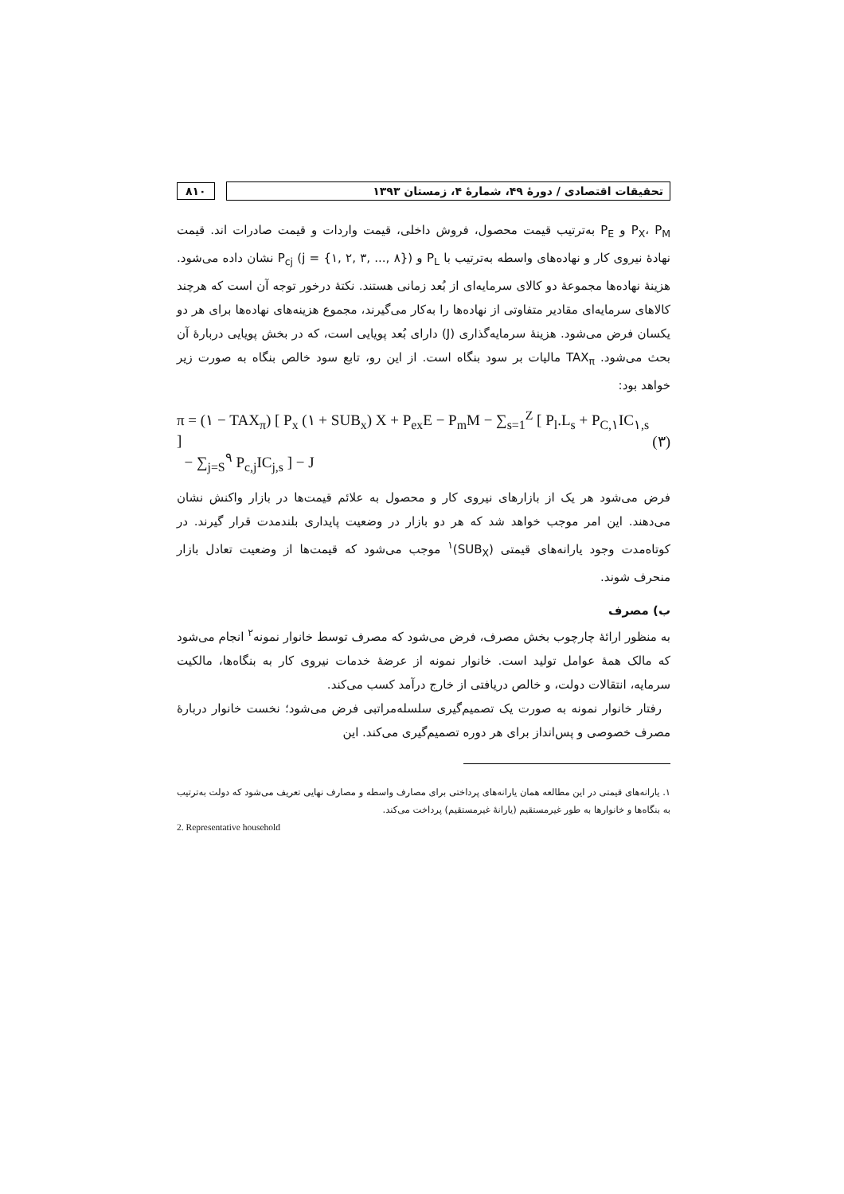تحقیقات اقتصادی / دورهٔ ۴۹، شمارهٔ ۴، زمستان ۱۳۹۳
۸۱۰
P<sub>X</sub>، P<sub>M</sub> و P<sub>E</sub> به‌ترتیب قیمت محصول، فروش داخلی، قیمت واردات و قیمت صادرات اند. قیمت نهادهٔ نیروی کار و نهاده‌های واسطه به‌ترتیب با P<sub>L</sub> و P<sub>cj</sub> (j = {۱, ۲, ۳, ..., ۸}) نشان داده می‌شود. هزینهٔ نهاده‌ها مجموعهٔ دو کالای سرمایه‌ای از بُعد زمانی هستند. نکتهٔ درخور توجه آن است که هرچند کالاهای سرمایه‌ای مقادیر متفاوتی از نهاده‌ها را به‌کار می‌گیرند، مجموع هزینه‌های نهاده‌ها برای هر دو یکسان فرض می‌شود. هزینهٔ سرمایه‌گذاری (J) دارای بُعد پویایی است، که در بخش پویایی دربارهٔ آن بحث می‌شود. TAX<sub>π</sub> مالیات بر سود بنگاه است. از این رو، تابع سود خالص بنگاه به صورت زیر خواهد بود:
π = (۱ − TAX<sub>π</sub>) [ P<sub>x</sub> (۱ + SUB<sub>x</sub>) X + P<sub>ex</sub>E − P<sub>m</sub>M − ∑<sub>s=1</sub><sup>Z</sup> [ P<sub>l</sub>.L<sub>s</sub> + P<sub>C,۱</sub>IC<sub>۱,s</sub> ]
− ∑<sub>j=S</sub><sup>۹</sup> P<sub>c,j</sub>IC<sub>j,s</sub> ] − J
(۳)
فرض می‌شود هر یک از بازارهای نیروی کار و محصول به علائم قیمت‌ها در بازار واکنش نشان می‌دهند. این امر موجب خواهد شد که هر دو بازار در وضعیت پایداری بلندمدت قرار گیرند. در کوتاه‌مدت وجود یارانه‌های قیمتی (SUB<sub>X</sub>)<sup>۱</sup> موجب می‌شود که قیمت‌ها از وضعیت تعادل بازار منحرف شوند.
ب) مصرف
به منظور ارائهٔ چارچوب بخش مصرف، فرض می‌شود که مصرف توسط خانوار نمونه<sup>۲</sup> انجام می‌شود که مالک همهٔ عوامل تولید است. خانوار نمونه از عرضهٔ خدمات نیروی کار به بنگاه‌ها، مالکیت سرمایه، انتقالات دولت، و خالص دریافتی از خارج درآمد کسب می‌کند.
رفتار خانوار نمونه به صورت یک تصمیم‌گیری سلسله‌مراتبی فرض می‌شود؛ نخست خانوار دربارهٔ مصرف خصوصی و پس‌انداز برای هر دوره تصمیم‌گیری می‌کند. این
۱. یارانه‌های قیمتی در این مطالعه همان یارانه‌های پرداختی برای مصارف واسطه و مصارف نهایی تعریف می‌شود که دولت به‌ترتیب به بنگاه‌ها و خانوارها به طور غیرمستقیم (یارانهٔ غیرمستقیم) پرداخت می‌کند.
2. Representative household